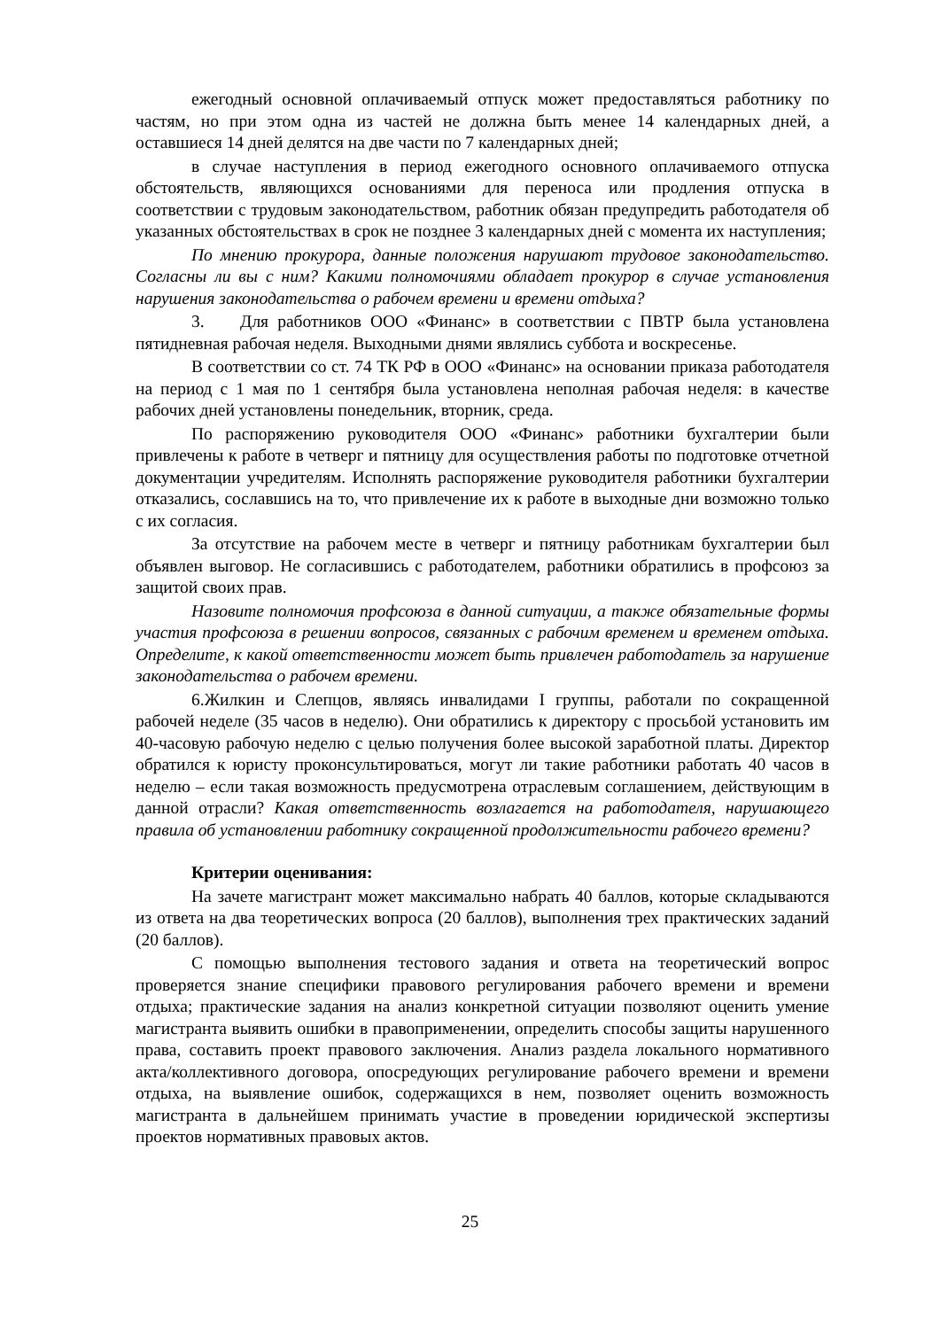ежегодный основной оплачиваемый отпуск может предоставляться работнику по частям, но при этом одна из частей не должна быть менее 14 календарных дней, а оставшиеся 14 дней делятся на две части по 7 календарных дней;
в случае наступления в период ежегодного основного оплачиваемого отпуска обстоятельств, являющихся основаниями для переноса или продления отпуска в соответствии с трудовым законодательством, работник обязан предупредить работодателя об указанных обстоятельствах в срок не позднее 3 календарных дней с момента их наступления;
По мнению прокурора, данные положения нарушают трудовое законодательство. Согласны ли вы с ним? Какими полномочиями обладает прокурор в случае установления нарушения законодательства о рабочем времени и времени отдыха?
3. Для работников ООО «Финанс» в соответствии с ПВТР была установлена пятидневная рабочая неделя. Выходными днями являлись суббота и воскресенье.
В соответствии со ст. 74 ТК РФ в ООО «Финанс» на основании приказа работодателя на период с 1 мая по 1 сентября была установлена неполная рабочая неделя: в качестве рабочих дней установлены понедельник, вторник, среда.
По распоряжению руководителя ООО «Финанс» работники бухгалтерии были привлечены к работе в четверг и пятницу для осуществления работы по подготовке отчетной документации учредителям. Исполнять распоряжение руководителя работники бухгалтерии отказались, сославшись на то, что привлечение их к работе в выходные дни возможно только с их согласия.
За отсутствие на рабочем месте в четверг и пятницу работникам бухгалтерии был объявлен выговор. Не согласившись с работодателем, работники обратились в профсоюз за защитой своих прав.
Назовите полномочия профсоюза в данной ситуации, а также обязательные формы участия профсоюза в решении вопросов, связанных с рабочим временем и временем отдыха. Определите, к какой ответственности может быть привлечен работодатель за нарушение законодательства о рабочем времени.
6.Жилкин и Слепцов, являясь инвалидами I группы, работали по сокращенной рабочей неделе (35 часов в неделю). Они обратились к директору с просьбой установить им 40-часовую рабочую неделю с целью получения более высокой заработной платы. Директор обратился к юристу проконсультироваться, могут ли такие работники работать 40 часов в неделю – если такая возможность предусмотрена отраслевым соглашением, действующим в данной отрасли? Какая ответственность возлагается на работодателя, нарушающего правила об установлении работнику сокращенной продолжительности рабочего времени?
Критерии оценивания:
На зачете магистрант может максимально набрать 40 баллов, которые складываются из ответа на два теоретических вопроса (20 баллов), выполнения трех практических заданий (20 баллов).
С помощью выполнения тестового задания и ответа на теоретический вопрос проверяется знание специфики правового регулирования рабочего времени и времени отдыха; практические задания на анализ конкретной ситуации позволяют оценить умение магистранта выявить ошибки в правоприменении, определить способы защиты нарушенного права, составить проект правового заключения. Анализ раздела локального нормативного акта/коллективного договора, опосредующих регулирование рабочего времени и времени отдыха, на выявление ошибок, содержащихся в нем, позволяет оценить возможность магистранта в дальнейшем принимать участие в проведении юридической экспертизы проектов нормативных правовых актов.
25